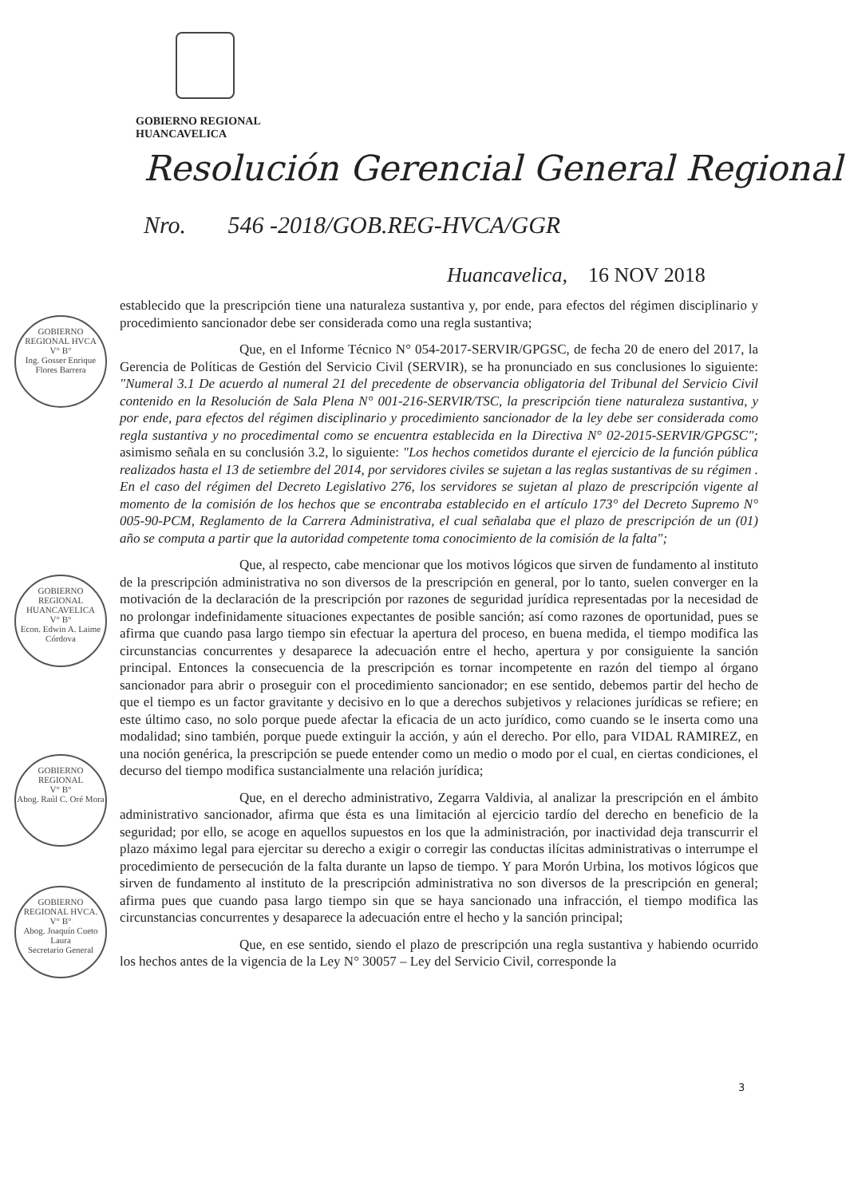GOBIERNO REGIONAL
HUANCAVELICA
Resolución Gerencial General Regional
Nro. 546 -2018/GOB.REG-HVCA/GGR
Huancavelica, 16 NOV 2018
GOBIERNO REGIONAL HVCA
V° B°
Ing. Gosser Enrique Flores Barrera
GOBIERNO REGIONAL HUANCAVELICA
V° B°
Econ. Edwin A. Laime Córdova
GOBIERNO REGIONAL
V° B°
Abog. Raúl C. Oré Mora
GOBIERNO REGIONAL HVCA.
V° B°
Abog. Joaquín Cueto Laura
Secretario General
establecido que la prescripción tiene una naturaleza sustantiva y, por ende, para efectos del régimen disciplinario y procedimiento sancionador debe ser considerada como una regla sustantiva;
Que, en el Informe Técnico N° 054-2017-SERVIR/GPGSC, de fecha 20 de enero del 2017, la Gerencia de Políticas de Gestión del Servicio Civil (SERVIR), se ha pronunciado en sus conclusiones lo siguiente: "Numeral 3.1 De acuerdo al numeral 21 del precedente de observancia obligatoria del Tribunal del Servicio Civil contenido en la Resolución de Sala Plena N° 001-216-SERVIR/TSC, la prescripción tiene naturaleza sustantiva, y por ende, para efectos del régimen disciplinario y procedimiento sancionador de la ley debe ser considerada como regla sustantiva y no procedimental como se encuentra establecida en la Directiva N° 02-2015-SERVIR/GPGSC"; asimismo señala en su conclusión 3.2, lo siguiente: "Los hechos cometidos durante el ejercicio de la función pública realizados hasta el 13 de setiembre del 2014, por servidores civiles se sujetan a las reglas sustantivas de su régimen . En el caso del régimen del Decreto Legislativo 276, los servidores se sujetan al plazo de prescripción vigente al momento de la comisión de los hechos que se encontraba establecido en el artículo 173° del Decreto Supremo N° 005-90-PCM, Reglamento de la Carrera Administrativa, el cual señalaba que el plazo de prescripción de un (01) año se computa a partir que la autoridad competente toma conocimiento de la comisión de la falta";
Que, al respecto, cabe mencionar que los motivos lógicos que sirven de fundamento al instituto de la prescripción administrativa no son diversos de la prescripción en general, por lo tanto, suelen converger en la motivación de la declaración de la prescripción por razones de seguridad jurídica representadas por la necesidad de no prolongar indefinidamente situaciones expectantes de posible sanción; así como razones de oportunidad, pues se afirma que cuando pasa largo tiempo sin efectuar la apertura del proceso, en buena medida, el tiempo modifica las circunstancias concurrentes y desaparece la adecuación entre el hecho, apertura y por consiguiente la sanción principal. Entonces la consecuencia de la prescripción es tornar incompetente en razón del tiempo al órgano sancionador para abrir o proseguir con el procedimiento sancionador; en ese sentido, debemos partir del hecho de que el tiempo es un factor gravitante y decisivo en lo que a derechos subjetivos y relaciones jurídicas se refiere; en este último caso, no solo porque puede afectar la eficacia de un acto jurídico, como cuando se le inserta como una modalidad; sino también, porque puede extinguir la acción, y aún el derecho. Por ello, para VIDAL RAMIREZ, en una noción genérica, la prescripción se puede entender como un medio o modo por el cual, en ciertas condiciones, el decurso del tiempo modifica sustancialmente una relación jurídica;
Que, en el derecho administrativo, Zegarra Valdivia, al analizar la prescripción en el ámbito administrativo sancionador, afirma que ésta es una limitación al ejercicio tardío del derecho en beneficio de la seguridad; por ello, se acoge en aquellos supuestos en los que la administración, por inactividad deja transcurrir el plazo máximo legal para ejercitar su derecho a exigir o corregir las conductas ilícitas administrativas o interrumpe el procedimiento de persecución de la falta durante un lapso de tiempo. Y para Morón Urbina, los motivos lógicos que sirven de fundamento al instituto de la prescripción administrativa no son diversos de la prescripción en general; afirma pues que cuando pasa largo tiempo sin que se haya sancionado una infracción, el tiempo modifica las circunstancias concurrentes y desaparece la adecuación entre el hecho y la sanción principal;
Que, en ese sentido, siendo el plazo de prescripción una regla sustantiva y habiendo ocurrido los hechos antes de la vigencia de la Ley N° 30057 – Ley del Servicio Civil, corresponde la
3